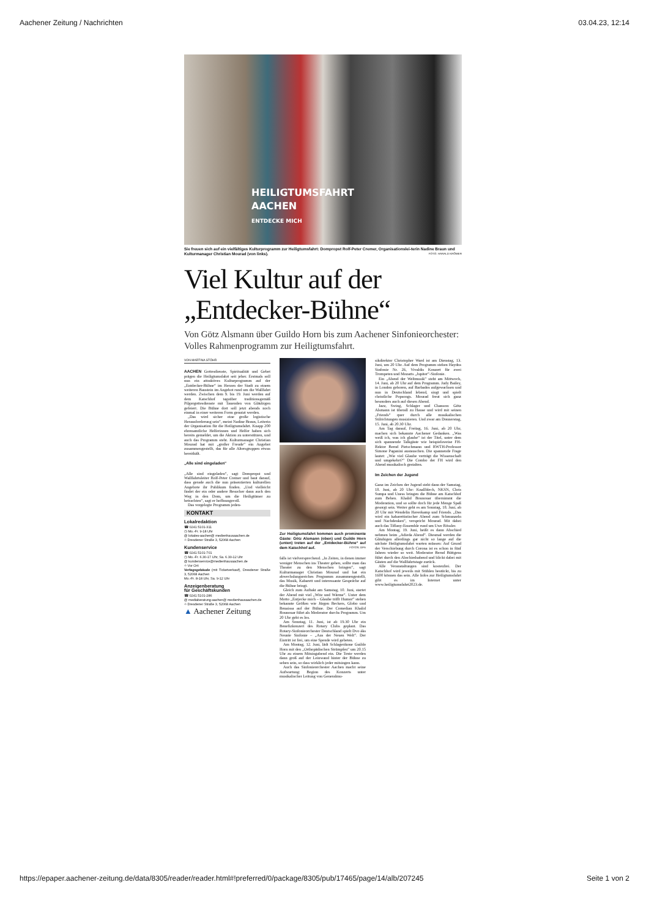Aachener Zeitung / Nachrichten 03.04.23, 12:14
HEILIGTUMSFAHRT
AACHEN
ENTDECKE MICH
Sie freuen sich auf ein vielfältiges Kulturprogramm zur Heiligtumsfahrt: Dompropst Rolf-Peter Cremer, Organisationslei-terin Nadine Braun und Kulturmanager Christian Mourad (von links). FOTO: HARALD KRÖMER
Viel Kultur auf der
„Entdecker-Bühne“
Von Götz Alsmann über Guildo Horn bis zum Aachener Sinfonieorchester: Volles Rahmenprogramm zur Heiligtumsfahrt.
VON MARTINA STÖHR
AACHEN Gottesdienste, Spiritualität und Gebet prägen die Heiligtumsfahrt seit jeher. Erstmals soll nun ein attraktives Kulturprogramm auf der „Entdecker-Bühne“ im Herzen der Stadt zu einem weiteren Baustein im Angebot rund um die Wallfahrt werden. Zwischen dem 9. bis 19. Juni werden auf dem Katschhof tagsüber traditionsgemäß Pilgergottesdienste mit Tauenden von Gläubigen gefeiert. Die Bühne dort soll jetzt abends noch einmal in einer weiteren Form genutzt werden.
„Das wird sicher eine große logistische Herausforderung sein“, meint Nadine Braun, Leiterin der Organisation für die Heiligtumsfahrt. Knapp 200 ehrenamtliche Helferinnen und Helfer haben sich bereits gemeldet, um die Aktion zu unterstützen, und auch das Programm steht. Kulturmanager Christian Mourad hat mit „großer Freude“ ein Angebot zusammengestellt, das für alle Altersgruppen etwas bereithält.
„Alle sind eingeladen“
„Alle sind eingeladen“, sagt Dompropst und Wallfahrtsleiter Rolf-Peter Cremer und baut darauf, dass gerade auch die nun präsentierten kulturellen Angebote ihr Publikum finden. „Und vielleicht findet der ein oder andere Besucher dann auch den Weg in den Dom, um die Heiligtümer zu betrachten“, sagt er hoffnungsvoll.
Das vorgelegte Programm jeden-
KONTAKT
Lokalredaktion
☎ 0241 5101-311
◷ Mo.-Fr. 9-18 Uhr
@ lokales-aachen@ medienhausaachen.de
⌖ Dresdener Straße 3, 52068 Aachen
Kundenservice
☎ 0241 5101-701
◷ Mo.-Fr. 6.30-17 Uhr, Sa. 6.30-12 Uhr
@ kundenservice@medienhausaachen.de
⌖ Vor Ort:
Verlagsgebäude (mit Ticketverkauf), Dresdener Straße 3, 52068 Aachen
Mo.-Fr. 8-18 Uhr, Sa. 9-12 Uhr
Anzeigenberatung
für Geschäftskunden
☎ 0241 5101-286
@ mediaberatung-aachen@ medienhausaachen.de
⌖ Dresdener Straße 3, 52068 Aachen
▲ Aachener Zeitung
Zur Heiligtumsfahrt kommen auch prominente Gäste: Götz Alsmann (oben) und Guildo Horn (unten) treten auf der „Entdecker-Bühne“ auf dem Katschhof auf. FOTOS: DPA
falls ist vielversprechend. „In Zeiten, in denen immer weniger Menschen ins Theater gehen, sollte man das Theater zu den Menschen bringen“, sagt Kulturmanager Christian Mourad und hat ein abwechslungsreiches Programm zusammengestellt, das Musik, Kabarett und interessante Gespräche auf die Bühne bringt.
Gleich zum Auftakt am Samstag, 10. Juni, startet der Abend mit viel „Witz und Wärme“. Unter dem Motto „Entjecke mich – Glaube trifft Humor“ stehen bekannte Größen wie Jürgen Beckers, Globo und Benaissa auf der Bühne. Der Comedian Khalid Bounouar führt als Moderator durchs Programm. Um 20 Uhr geht es los.
Am Sonntag, 11. Juni, ist ab 19.30 Uhr ein Benefizkonzert des Rotary Clubs geplant. Das Rotary-Sinfonieorchester Deutschland spielt Dvo áks Neunte Sinfonie – „Aus der Neuen Welt“. Der Eintritt ist frei, um eine Spende wird gebeten.
Am Montag, 12. Juni, lädt Schlagerikone Guildo Horn mit den „Orthopädischen Strümpfen“ um 20.15 Uhr zu einem Mitsingabend ein. Die Texte werden dann groß auf der Leinwand hinter der Bühne zu sehen sein, so dass wirklich jeder mitsingen kann.
Auch das Sinfonieorchester Aachen macht seine Aufwartung: Beginn des Konzerts unter musikalischer Leitung von Generalmu-
sikdirektor Christopher Ward ist am Dienstag, 13. Juni, um 20 Uhr. Auf dem Programm stehen Haydns Sinfonie Nr. 26, Vivaldis Konzert für zwei Trompeten und Mozarts „Jupiter“-Sinfonie.
Ein „Abend der Weltmusik“ steht am Mittwoch, 14. Juni, ab 20 Uhr auf dem Programm. Judy Bailey, in London geboren, auf Barbados aufgewachsen und nun in Deutschland lebend, singt und spielt christliche Popsongs. Mourad freut sich ganz besonders auch auf diesen Abend.
Jazz, Swing, Schlager und Chanson: Götz Alsmann ist überall zu Hause und wird mit seinen „Friends“ quer durch alle musikalischen Stilrichtungen musizieren. Und zwar am Donnerstag, 15. Juni, ab 20.30 Uhr.
Am Tag darauf, Freitag, 16. Juni, ab 20 Uhr, machen sich bekannte Aachener Gedanken. „Was weiß ich, was ich glaube“ ist der Titel, unter dem sich spannende Talkgäste wie beispielsweise FH-Rektor Bernd Pietschmann und RWTH-Professor Simone Paganini austauschen. Die spannende Frage lautet: „Wie viel Glaube verträgt die Wissenschaft und umgekehrt?“ Die Combo der FH wird den Abend musikalisch gestalten.
Im Zeichen der Jugend
Ganz im Zeichen der Jugend steht dann der Samstag, 18. Juni, ab 20 Uhr: Knallblech, NKSN, Chris Sumpa und Uness bringen die Bühne am Katschhof zum Beben. Khalid Bounouar übernimmt die Moderation, und so sollte doch für jede Menge Spaß gesorgt sein. Weiter geht es am Sonntag, 18. Juni, ab 20 Uhr mit Wendelin Haverkamp und Friends. „Das wird ein kabarettistischer Abend zum Schmunzeln und Nachdenken“, verspricht Mourad. Mit dabei auch das Tiffany-Ensemble rund um Uwe Rössler.
Am Montag, 19. Juni, heißt es dann Abschied nehmen beim „Adieda Abend“. Diesmal werden die Gläubigen allerdings gar nicht so lange auf die nächste Heiligtumsfahrt warten müssen: Auf Grund der Verschiebung durch Corona ist es schon in fünf Jahren wieder so weit. Moderator Bernd Büttgens führt durch den Abschiedsabend und blickt dabei mit Gästen auf die Wallfahrtstage zurück.
Alle Veranstaltungen sind kostenfrei. Der Katschhof wird jeweils mit Stühlen bestückt, bis zu 1600 können das sein. Alle Infos zur Heiligtumsfahrt gibt es im Internet unter www.heiligtumsfahrt2023.de.
https://epaper.aachener-zeitung.de/data/8305/reader/reader.html#!preferred/0/package/8305/pub/17465/page/14/alb/207245 Seite 1 von 2